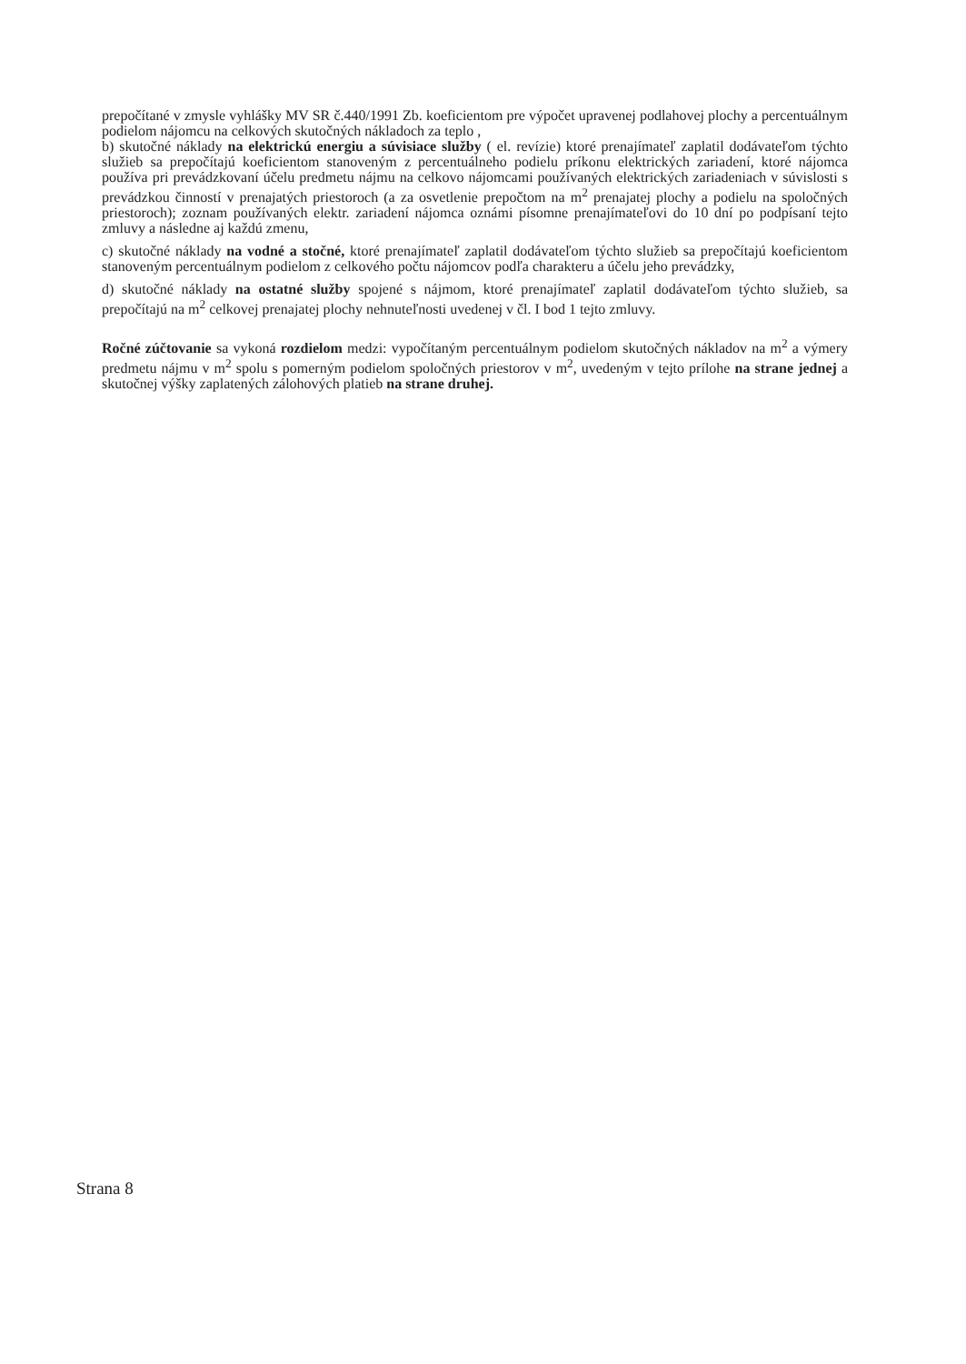prepočítané v zmysle vyhlášky MV SR č.440/1991 Zb. koeficientom pre výpočet upravenej podlahovej plochy a percentuálnym podielom nájomcu na celkových skutočných nákladoch za teplo ,
b) skutočné náklady na elektrickú energiu a súvisiace služby ( el. revízie) ktoré prenajímateľ zaplatil dodávateľom týchto služieb sa prepočítajú koeficientom stanoveným z percentuálneho podielu príkonu elektrických zariadení, ktoré nájomca používa pri prevádzkovaní účelu predmetu nájmu na celkovo nájomcami používaných elektrických zariadeniach v súvislosti s prevádzkou činností v prenajatých priestoroch (a za osvetlenie prepočtom na m<sup>2</sup> prenajatej plochy a podielu na spoločných priestoroch); zoznam používaných elektr. zariadení nájomca oznámi písomne prenajímateľovi do 10 dní po podpísaní tejto zmluvy a následne aj každú zmenu,
c) skutočné náklady na vodné a stočné, ktoré prenajímateľ zaplatil dodávateľom týchto služieb sa prepočítajú koeficientom stanoveným percentuálnym podielom z celkového počtu nájomcov podľa charakteru a účelu jeho prevádzky,
d) skutočné náklady na ostatné služby spojené s nájmom, ktoré prenajímateľ zaplatil dodávateľom týchto služieb, sa prepočítajú na m<sup>2</sup> celkovej prenajatej plochy nehnuteľnosti uvedenej v čl. I bod 1 tejto zmluvy.
Ročné zúčtovanie sa vykoná rozdielom medzi: vypočítaným percentuálnym podielom skutočných nákladov na m<sup>2</sup> a výmery predmetu nájmu v m<sup>2</sup> spolu s pomerným podielom spoločných priestorov v m<sup>2</sup>, uvedeným v tejto prílohe na strane jednej a skutočnej výšky zaplatených zálohových platieb na strane druhej.
Strana 8